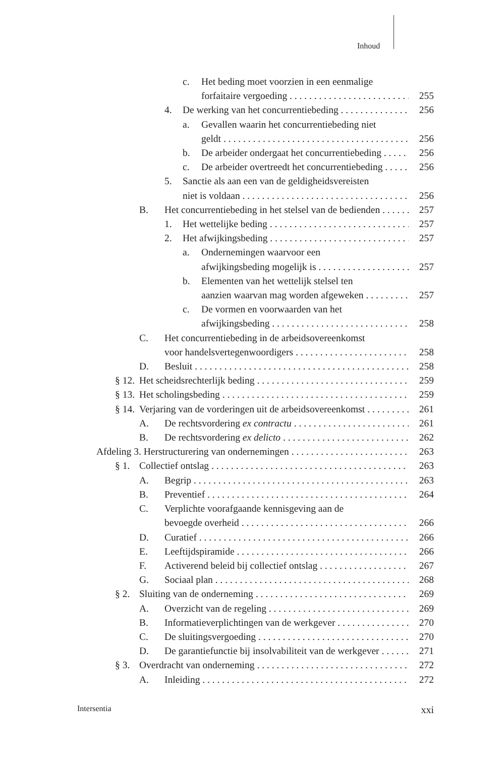Inhoud
c. Het beding moet voorzien in een eenmalige
forfaitaire vergoeding 255
4. De werking van het concurrentiebeding 256
a. Gevallen waarin het concurrentiebeding niet
geldt 256
b. De arbeider ondergaat het concurrentiebeding 256
c. De arbeider overtreedt het concurrentiebeding 256
5. Sanctie als aan een van de geldigheidsvereisten
niet is voldaan 256
B. Het concurrentiebeding in het stelsel van de bedienden 257
1. Het wettelijke beding 257
2. Het afwijkingsbeding 257
a. Ondernemingen waarvoor een
afwijkingsbeding mogelijk is 257
b. Elementen van het wettelijk stelsel ten
aanzien waarvan mag worden afgeweken 257
c. De vormen en voorwaarden van het
afwijkingsbeding 258
C. Het concurrentiebeding in de arbeidsovereenkomst
voor handelsvertegenwoordigers 258
D. Besluit 258
§ 12. Het scheidsrechterlijk beding 259
§ 13. Het scholingsbeding 259
§ 14. Verjaring van de vorderingen uit de arbeidsovereenkomst 261
A. De rechtsvordering ex contractu 261
B. De rechtsvordering ex delicto 262
Afdeling 3. Herstructurering van ondernemingen 263
§ 1. Collectief ontslag 263
A. Begrip 263
B. Preventief 264
C. Verplichte voorafgaande kennisgeving aan de
bevoegde overheid 266
D. Curatief 266
E. Leeftijdspiramide 266
F. Activerend beleid bij collectief ontslag 267
G. Sociaal plan 268
§ 2. Sluiting van de onderneming 269
A. Overzicht van de regeling 269
B. Informatieverplichtingen van de werkgever 270
C. De sluitingsvergoeding 270
D. De garantiefunctie bij insolvabiliteit van de werkgever 271
§ 3. Overdracht van onderneming 272
A. Inleiding 272
Intersentia xxi